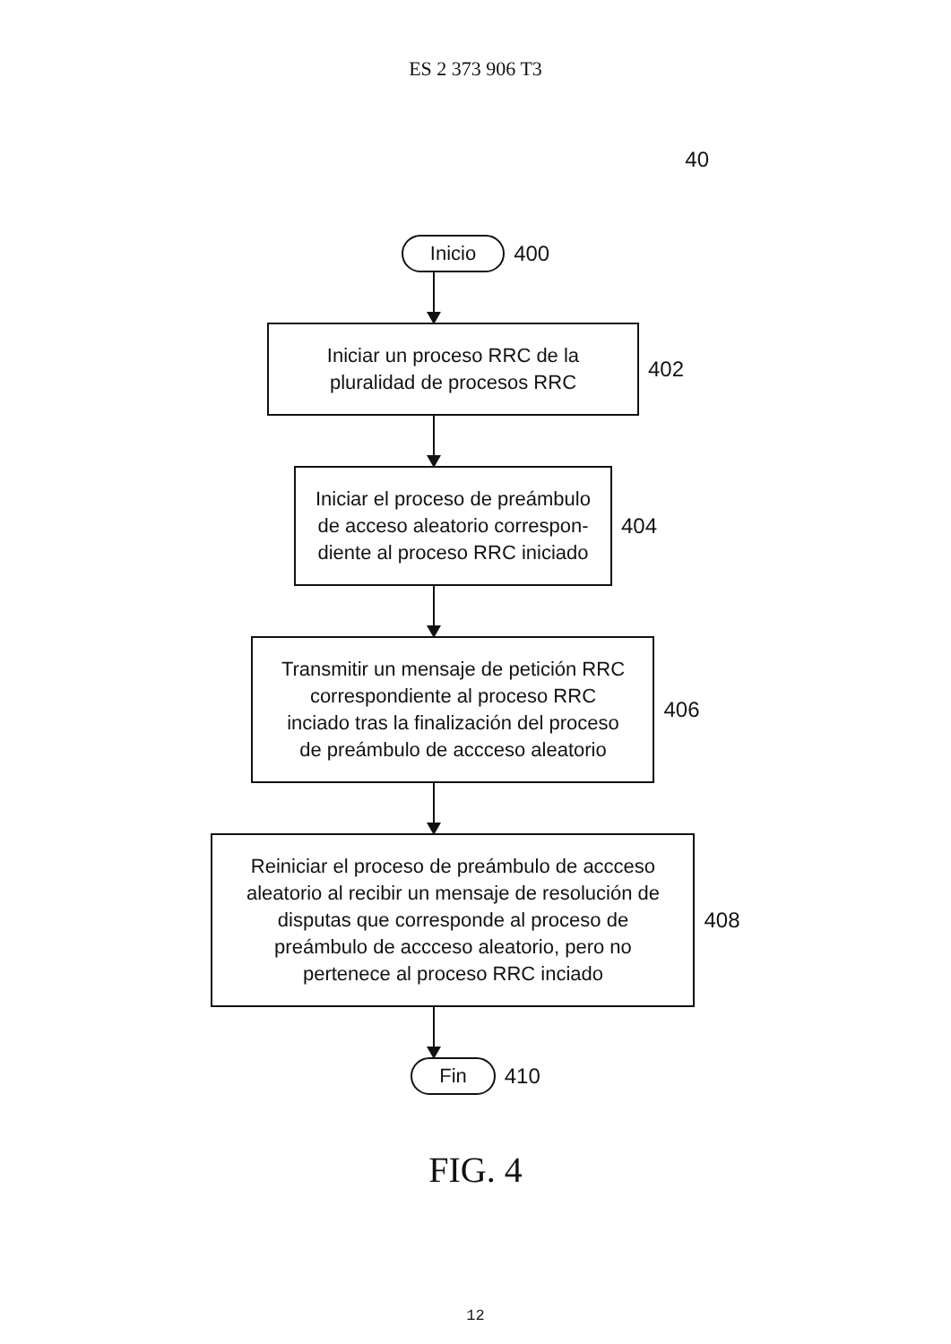ES 2 373 906 T3
40
Inicio 400
Iniciar un proceso RRC de la
pluralidad de procesos RRC
402
Iniciar el proceso de preámbulo
de acceso aleatorio correspon-
diente al proceso RRC iniciado
404
Transmitir un mensaje de petición RRC
correspondiente al proceso RRC
inciado tras la finalización del proceso
de preámbulo de accceso aleatorio
406
Reiniciar el proceso de preámbulo de accceso
aleatorio al recibir un mensaje de resolución de
disputas que corresponde al proceso de
preámbulo de accceso aleatorio, pero no
pertenece al proceso RRC inciado
408
Fin 410
FIG. 4
12